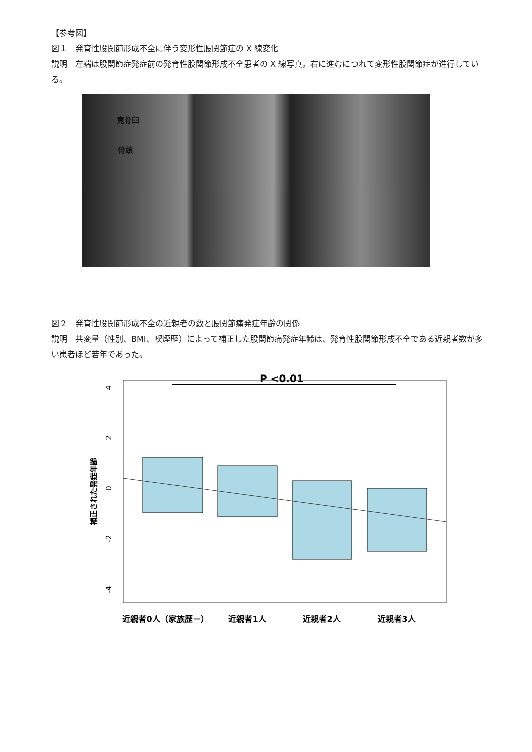【参考図】
図１　発育性股関節形成不全に伴う変形性股関節症の X 線変化
説明　左端は股関節症発症前の発育性股関節形成不全患者の X 線写真。右に進むにつれて変形性股関節症が進行している。
寛骨臼
骨頭
図２　発育性股関節形成不全の近親者の数と股関節痛発症年齢の関係
説明　共変量（性別、BMI、喫煙歴）によって補正した股関節痛発症年齢は、発育性股関節形成不全である近親者数が多い患者ほど若年であった。
P <0.01
4
2
0
-2
-4
補正された発症年齢
近親者0人（家族歴－）
近親者1人
近親者2人
近親者3人